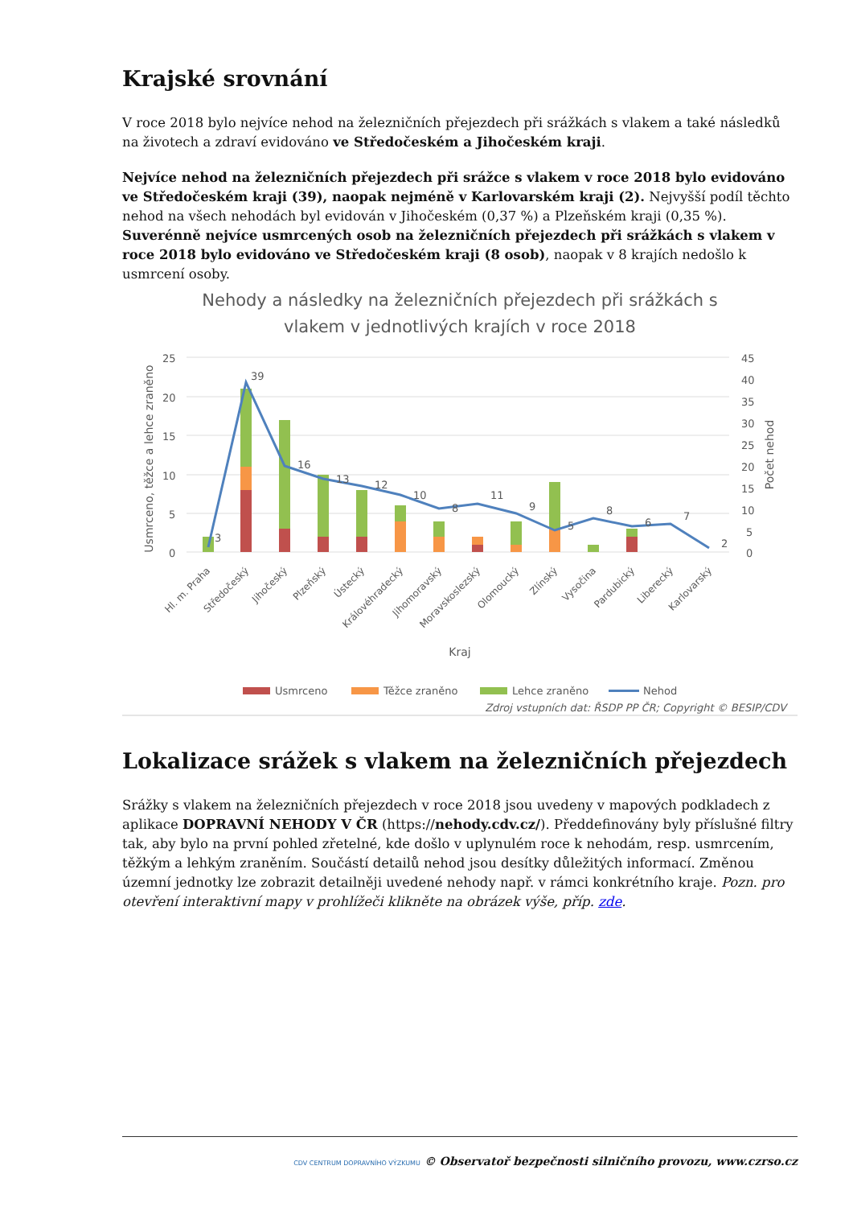Krajské srovnání
V roce 2018 bylo nejvíce nehod na železničních přejezdech při srážkách s vlakem a také následků na životech a zdraví evidováno ve Středočeském a Jihočeském kraji.
Nejvíce nehod na železničních přejezdech při srážce s vlakem v roce 2018 bylo evidováno ve Středočeském kraji (39), naopak nejméně v Karlovarském kraji (2). Nejvyšší podíl těchto nehod na všech nehodách byl evidován v Jihočeském (0,37 %) a Plzeňském kraji (0,35 %). Suverénně nejvíce usmrcených osob na železničních přejezdech při srážkách s vlakem v roce 2018 bylo evidováno ve Středočeském kraji (8 osob), naopak v 8 krajích nedošlo k usmrcení osoby.
Nehody a následky na železničních přejezdech při srážkách s
vlakem v jednotlivých krajích v roce 2018
25
20
15
10
5
0
45
40
35
30
25
20
15
10
5
0
Usmrceno, těžce a lehce zraněno
Počet nehod
39
3
16
13
12
10
8
11
9
5
8
6
7
2
Hl. m. Praha
Středočeský
Jihočeský
Plzeňský
Ústecký
Královéhradecký
Jihomoravský
Moravskoslezský
Olomoucký
Zlínský
Vysočina
Pardubický
Liberecký
Karlovarský
Kraj
Usmrceno
Těžce zraněno
Lehce zraněno
Nehod
Zdroj vstupních dat: ŘSDP PP ČR; Copyright © BESIP/CDV
Lokalizace srážek s vlakem na železničních přejezdech
Srážky s vlakem na železničních přejezdech v roce 2018 jsou uvedeny v mapových podkladech z aplikace DOPRAVNÍ NEHODY V ČR (https://nehody.cdv.cz/). Předdefinovány byly příslušné filtry tak, aby bylo na první pohled zřetelné, kde došlo v uplynulém roce k nehodám, resp. usmrcením, těžkým a lehkým zraněním. Součástí detailů nehod jsou desítky důležitých informací. Změnou územní jednotky lze zobrazit detailněji uvedené nehody např. v rámci konkrétního kraje. Pozn. pro otevření interaktivní mapy v prohlížeči klikněte na obrázek výše, příp. zde.
CDV CENTRUM DOPRAVNÍHO VÝZKUMU © Observatoř bezpečnosti silničního provozu, www.czrso.cz